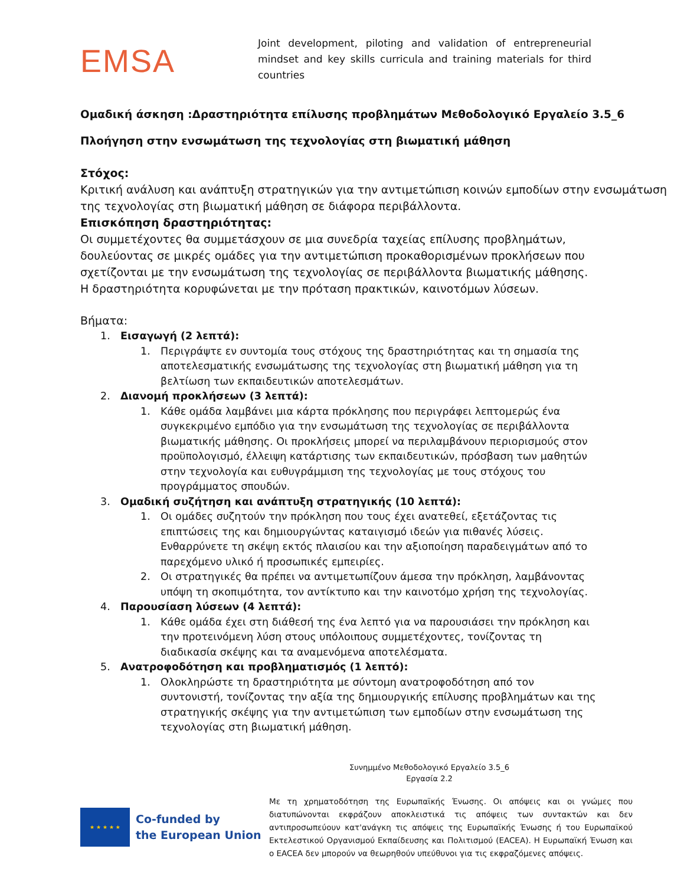EMSA
Joint development, piloting and validation of entrepreneurial mindset and key skills curricula and training materials for third countries
Ομαδική άσκηση :Δραστηριότητα επίλυσης προβλημάτων Μεθοδολογικό Εργαλείο 3.5_6
Πλοήγηση στην ενσωμάτωση της τεχνολογίας στη βιωματική μάθηση
Στόχος:
Κριτική ανάλυση και ανάπτυξη στρατηγικών για την αντιμετώπιση κοινών εμποδίων στην ενσωμάτωση της τεχνολογίας στη βιωματική μάθηση σε διάφορα περιβάλλοντα.
Επισκόπηση δραστηριότητας:
Οι συμμετέχοντες θα συμμετάσχουν σε μια συνεδρία ταχείας επίλυσης προβλημάτων, δουλεύοντας σε μικρές ομάδες για την αντιμετώπιση προκαθορισμένων προκλήσεων που σχετίζονται με την ενσωμάτωση της τεχνολογίας σε περιβάλλοντα βιωματικής μάθησης. Η δραστηριότητα κορυφώνεται με την πρόταση πρακτικών, καινοτόμων λύσεων.
Βήματα:
1. Εισαγωγή (2 λεπτά):
1. Περιγράψτε εν συντομία τους στόχους της δραστηριότητας και τη σημασία της αποτελεσματικής ενσωμάτωσης της τεχνολογίας στη βιωματική μάθηση για τη βελτίωση των εκπαιδευτικών αποτελεσμάτων.
2. Διανομή προκλήσεων (3 λεπτά):
1. Κάθε ομάδα λαμβάνει μια κάρτα πρόκλησης που περιγράφει λεπτομερώς ένα συγκεκριμένο εμπόδιο για την ενσωμάτωση της τεχνολογίας σε περιβάλλοντα βιωματικής μάθησης. Οι προκλήσεις μπορεί να περιλαμβάνουν περιορισμούς στον προϋπολογισμό, έλλειψη κατάρτισης των εκπαιδευτικών, πρόσβαση των μαθητών στην τεχνολογία και ευθυγράμμιση της τεχνολογίας με τους στόχους του προγράμματος σπουδών.
3. Ομαδική συζήτηση και ανάπτυξη στρατηγικής (10 λεπτά):
1. Οι ομάδες συζητούν την πρόκληση που τους έχει ανατεθεί, εξετάζοντας τις επιπτώσεις της και δημιουργώντας καταιγισμό ιδεών για πιθανές λύσεις. Ενθαρρύνετε τη σκέψη εκτός πλαισίου και την αξιοποίηση παραδειγμάτων από το παρεχόμενο υλικό ή προσωπικές εμπειρίες.
2. Οι στρατηγικές θα πρέπει να αντιμετωπίζουν άμεσα την πρόκληση, λαμβάνοντας υπόψη τη σκοπιμότητα, τον αντίκτυπο και την καινοτόμο χρήση της τεχνολογίας.
4. Παρουσίαση λύσεων (4 λεπτά):
1. Κάθε ομάδα έχει στη διάθεσή της ένα λεπτό για να παρουσιάσει την πρόκληση και την προτεινόμενη λύση στους υπόλοιπους συμμετέχοντες, τονίζοντας τη διαδικασία σκέψης και τα αναμενόμενα αποτελέσματα.
5. Ανατροφοδότηση και προβληματισμός (1 λεπτό):
1. Ολοκληρώστε τη δραστηριότητα με σύντομη ανατροφοδότηση από τον συντονιστή, τονίζοντας την αξία της δημιουργικής επίλυσης προβλημάτων και της στρατηγικής σκέψης για την αντιμετώπιση των εμποδίων στην ενσωμάτωση της τεχνολογίας στη βιωματική μάθηση.
Συνημμένο Μεθοδολογικό Εργαλείο 3.5_6
Εργασία 2.2
★ ★ ★ ★ ★
Co-funded by
the European Union
Με τη χρηματοδότηση της Ευρωπαϊκής Ένωσης. Οι απόψεις και οι γνώμες που διατυπώνονται εκφράζουν αποκλειστικά τις απόψεις των συντακτών και δεν αντιπροσωπεύουν κατ'ανάγκη τις απόψεις της Ευρωπαϊκής Ένωσης ή του Ευρωπαϊκού Εκτελεστικού Οργανισμού Εκπαίδευσης και Πολιτισμού (EACEA). Η Ευρωπαϊκή Ένωση και ο EACEA δεν μπορούν να θεωρηθούν υπεύθυνοι για τις εκφραζόμενες απόψεις.